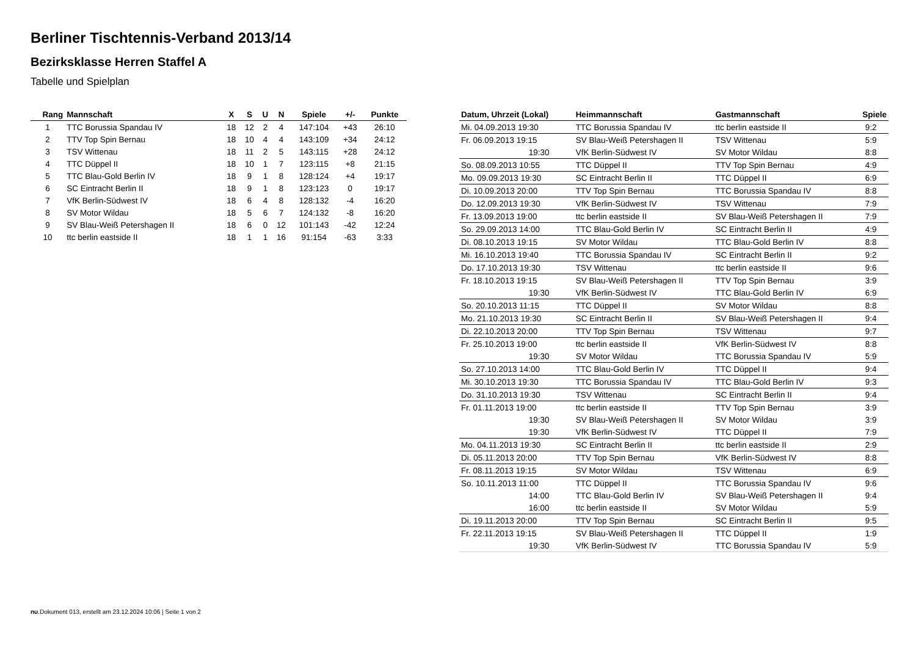Berliner Tischtennis-Verband 2013/14
Bezirksklasse Herren Staffel A
Tabelle und Spielplan
| Rang | Mannschaft | X | S | U | N | Spiele | +/- | Punkte |
| --- | --- | --- | --- | --- | --- | --- | --- | --- |
| 1 | TTC Borussia Spandau IV | 18 | 12 | 2 | 4 | 147:104 | +43 | 26:10 |
| 2 | TTV Top Spin Bernau | 18 | 10 | 4 | 4 | 143:109 | +34 | 24:12 |
| 3 | TSV Wittenau | 18 | 11 | 2 | 5 | 143:115 | +28 | 24:12 |
| 4 | TTC Düppel II | 18 | 10 | 1 | 7 | 123:115 | +8 | 21:15 |
| 5 | TTC Blau-Gold Berlin IV | 18 | 9 | 1 | 8 | 128:124 | +4 | 19:17 |
| 6 | SC Eintracht Berlin II | 18 | 9 | 1 | 8 | 123:123 | 0 | 19:17 |
| 7 | VfK Berlin-Südwest IV | 18 | 6 | 4 | 8 | 128:132 | -4 | 16:20 |
| 8 | SV Motor Wildau | 18 | 5 | 6 | 7 | 124:132 | -8 | 16:20 |
| 9 | SV Blau-Weiß Petershagen II | 18 | 6 | 0 | 12 | 101:143 | -42 | 12:24 |
| 10 | ttc berlin eastside II | 18 | 1 | 1 | 16 | 91:154 | -63 | 3:33 |
| Datum, Uhrzeit (Lokal) | Heimmannschaft | Gastmannschaft | Spiele |
| --- | --- | --- | --- |
| Mi. 04.09.2013 19:30 | TTC Borussia Spandau IV | ttc berlin eastside II | 9:2 |
| Fr. 06.09.2013 19:15 | SV Blau-Weiß Petershagen II | TSV Wittenau | 5:9 |
| 19:30 | VfK Berlin-Südwest IV | SV Motor Wildau | 8:8 |
| So. 08.09.2013 10:55 | TTC Düppel II | TTV Top Spin Bernau | 4:9 |
| Mo. 09.09.2013 19:30 | SC Eintracht Berlin II | TTC Düppel II | 6:9 |
| Di. 10.09.2013 20:00 | TTV Top Spin Bernau | TTC Borussia Spandau IV | 8:8 |
| Do. 12.09.2013 19:30 | VfK Berlin-Südwest IV | TSV Wittenau | 7:9 |
| Fr. 13.09.2013 19:00 | ttc berlin eastside II | SV Blau-Weiß Petershagen II | 7:9 |
| So. 29.09.2013 14:00 | TTC Blau-Gold Berlin IV | SC Eintracht Berlin II | 4:9 |
| Di. 08.10.2013 19:15 | SV Motor Wildau | TTC Blau-Gold Berlin IV | 8:8 |
| Mi. 16.10.2013 19:40 | TTC Borussia Spandau IV | SC Eintracht Berlin II | 9:2 |
| Do. 17.10.2013 19:30 | TSV Wittenau | ttc berlin eastside II | 9:6 |
| Fr. 18.10.2013 19:15 | SV Blau-Weiß Petershagen II | TTV Top Spin Bernau | 3:9 |
| 19:30 | VfK Berlin-Südwest IV | TTC Blau-Gold Berlin IV | 6:9 |
| So. 20.10.2013 11:15 | TTC Düppel II | SV Motor Wildau | 8:8 |
| Mo. 21.10.2013 19:30 | SC Eintracht Berlin II | SV Blau-Weiß Petershagen II | 9:4 |
| Di. 22.10.2013 20:00 | TTV Top Spin Bernau | TSV Wittenau | 9:7 |
| Fr. 25.10.2013 19:00 | ttc berlin eastside II | VfK Berlin-Südwest IV | 8:8 |
| 19:30 | SV Motor Wildau | TTC Borussia Spandau IV | 5:9 |
| So. 27.10.2013 14:00 | TTC Blau-Gold Berlin IV | TTC Düppel II | 9:4 |
| Mi. 30.10.2013 19:30 | TTC Borussia Spandau IV | TTC Blau-Gold Berlin IV | 9:3 |
| Do. 31.10.2013 19:30 | TSV Wittenau | SC Eintracht Berlin II | 9:4 |
| Fr. 01.11.2013 19:00 | ttc berlin eastside II | TTV Top Spin Bernau | 3:9 |
| 19:30 | SV Blau-Weiß Petershagen II | SV Motor Wildau | 3:9 |
| 19:30 | VfK Berlin-Südwest IV | TTC Düppel II | 7:9 |
| Mo. 04.11.2013 19:30 | SC Eintracht Berlin II | ttc berlin eastside II | 2:9 |
| Di. 05.11.2013 20:00 | TTV Top Spin Bernau | VfK Berlin-Südwest IV | 8:8 |
| Fr. 08.11.2013 19:15 | SV Motor Wildau | TSV Wittenau | 6:9 |
| So. 10.11.2013 11:00 | TTC Düppel II | TTC Borussia Spandau IV | 9:6 |
| 14:00 | TTC Blau-Gold Berlin IV | SV Blau-Weiß Petershagen II | 9:4 |
| 16:00 | ttc berlin eastside II | SV Motor Wildau | 5:9 |
| Di. 19.11.2013 20:00 | TTV Top Spin Bernau | SC Eintracht Berlin II | 9:5 |
| Fr. 22.11.2013 19:15 | SV Blau-Weiß Petershagen II | TTC Düppel II | 1:9 |
| 19:30 | VfK Berlin-Südwest IV | TTC Borussia Spandau IV | 5:9 |
nu.Dokument 013, erstellt am 23.12.2024 10:06 | Seite 1 von 2